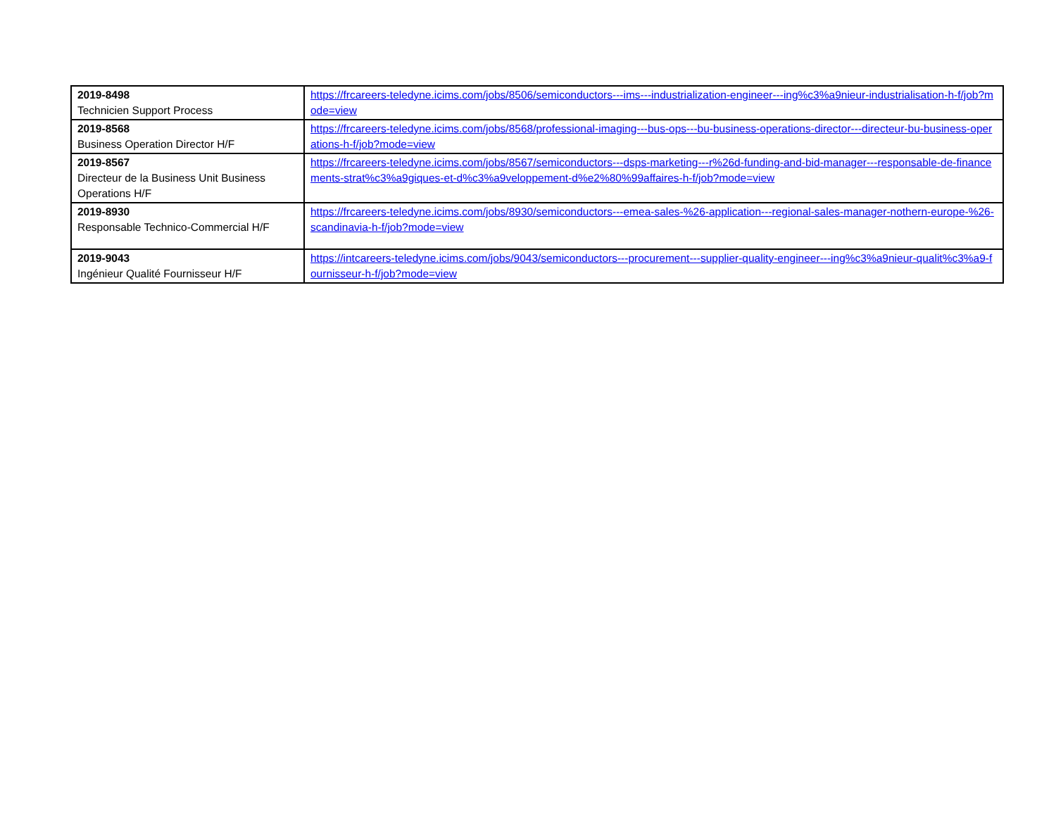| 2019-8498 Technicien Support Process | https://frcareers-teledyne.icims.com/jobs/8506/semiconductors---ims---industrialization-engineer---ing%c3%a9nieur-industrialisation-h-f/job?mode=view |
| 2019-8568 Business Operation Director H/F | https://frcareers-teledyne.icims.com/jobs/8568/professional-imaging---bus-ops---bu-business-operations-director---directeur-bu-business-operations-h-f/job?mode=view |
| 2019-8567 Directeur de la Business Unit Business Operations H/F | https://frcareers-teledyne.icims.com/jobs/8567/semiconductors---dsps-marketing---r%26d-funding-and-bid-manager---responsable-de-financements-strat%c3%a9giques-et-d%c3%a9veloppement-d%e2%80%99affaires-h-f/job?mode=view |
| 2019-8930 Responsable Technico-Commercial H/F | https://frcareers-teledyne.icims.com/jobs/8930/semiconductors---emea-sales-%26-application---regional-sales-manager-nothern-europe-%26-scandinavia-h-f/job?mode=view |
| 2019-9043 Ingénieur Qualité Fournisseur H/F | https://intcareers-teledyne.icims.com/jobs/9043/semiconductors---procurement---supplier-quality-engineer---ing%c3%a9nieur-qualit%c3%a9-fournisseur-h-f/job?mode=view |